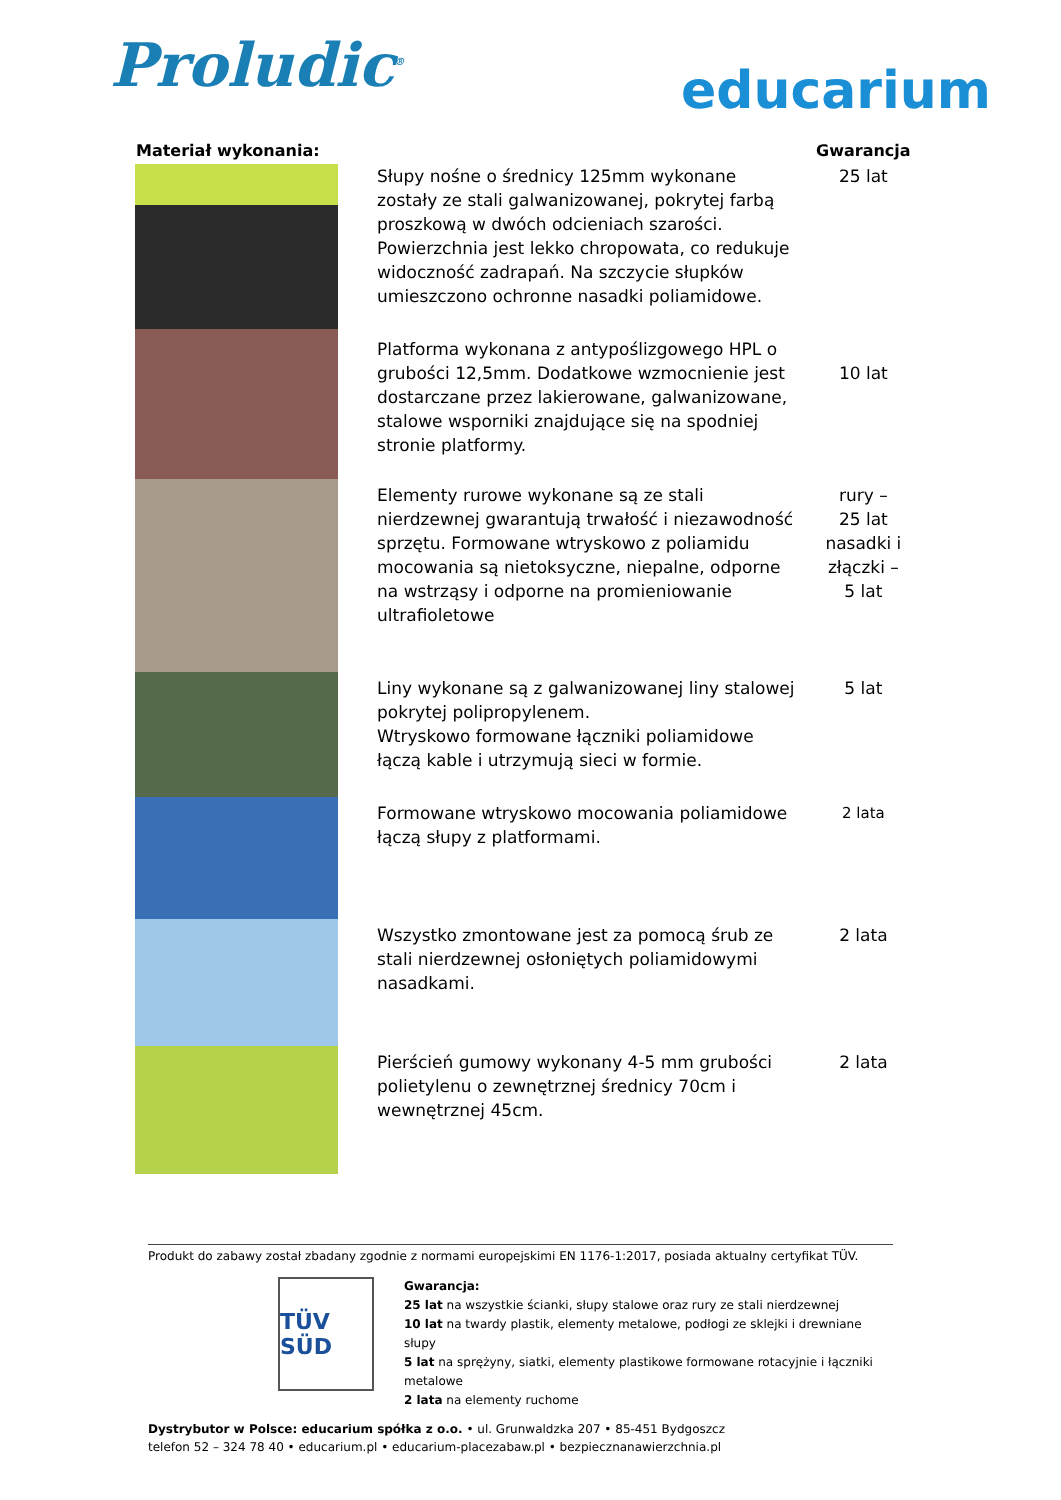Proludic<sup>®</sup>
educarium
| Materiał wykonania: | | Gwarancja |
| --- | --- | --- |
| | Słupy nośne o średnicy 125mm wykonane zostały ze stali galwanizowanej, pokrytej farbą proszkową w dwóch odcieniach szarości. Powierzchnia jest lekko chropowata, co redukuje widoczność zadrapań. Na szczycie słupków umieszczono ochronne nasadki poliamidowe. | 25 lat |
| | Platforma wykonana z antypoślizgowego HPL o grubości 12,5mm. Dodatkowe wzmocnienie jest dostarczane przez lakierowane, galwanizowane, stalowe wsporniki znajdujące się na spodniej stronie platformy. | 10 lat |
| | Elementy rurowe wykonane są ze stali nierdzewnej gwarantują trwałość i niezawodność sprzętu. Formowane wtryskowo z poliamidu mocowania są nietoksyczne, niepalne, odporne na wstrząsy i odporne na promieniowanie ultrafioletowe | rury – 25 lat nasadki i złączki – 5 lat |
| | Liny wykonane są z galwanizowanej liny stalowej pokrytej polipropylenem. Wtryskowo formowane łączniki poliamidowe łączą kable i utrzymują sieci w formie. | 5 lat |
| | Formowane wtryskowo mocowania poliamidowe łączą słupy z platformami. | 2 lata |
| | Wszystko zmontowane jest za pomocą śrub ze stali nierdzewnej osłoniętych poliamidowymi nasadkami. | 2 lata |
| | Pierścień gumowy wykonany 4-5 mm grubości polietylenu o zewnętrznej średnicy 70cm i wewnętrznej 45cm. | 2 lata |
Produkt do zabawy został zbadany zgodnie z normami europejskimi EN 1176-1:2017, posiada aktualny certyfikat TÜV.
TÜV SÜD
Gwarancja:
25 lat na wszystkie ścianki, słupy stalowe oraz rury ze stali nierdzewnej
10 lat na twardy plastik, elementy metalowe, podłogi ze sklejki i drewniane słupy
5 lat na sprężyny, siatki, elementy plastikowe formowane rotacyjnie i łączniki metalowe
2 lata na elementy ruchome
Dystrybutor w Polsce: educarium spółka z o.o. • ul. Grunwaldzka 207 • 85-451 Bydgoszcz
telefon 52 – 324 78 40 • educarium.pl • educarium-placezabaw.pl • bezpiecznanawierzchnia.pl